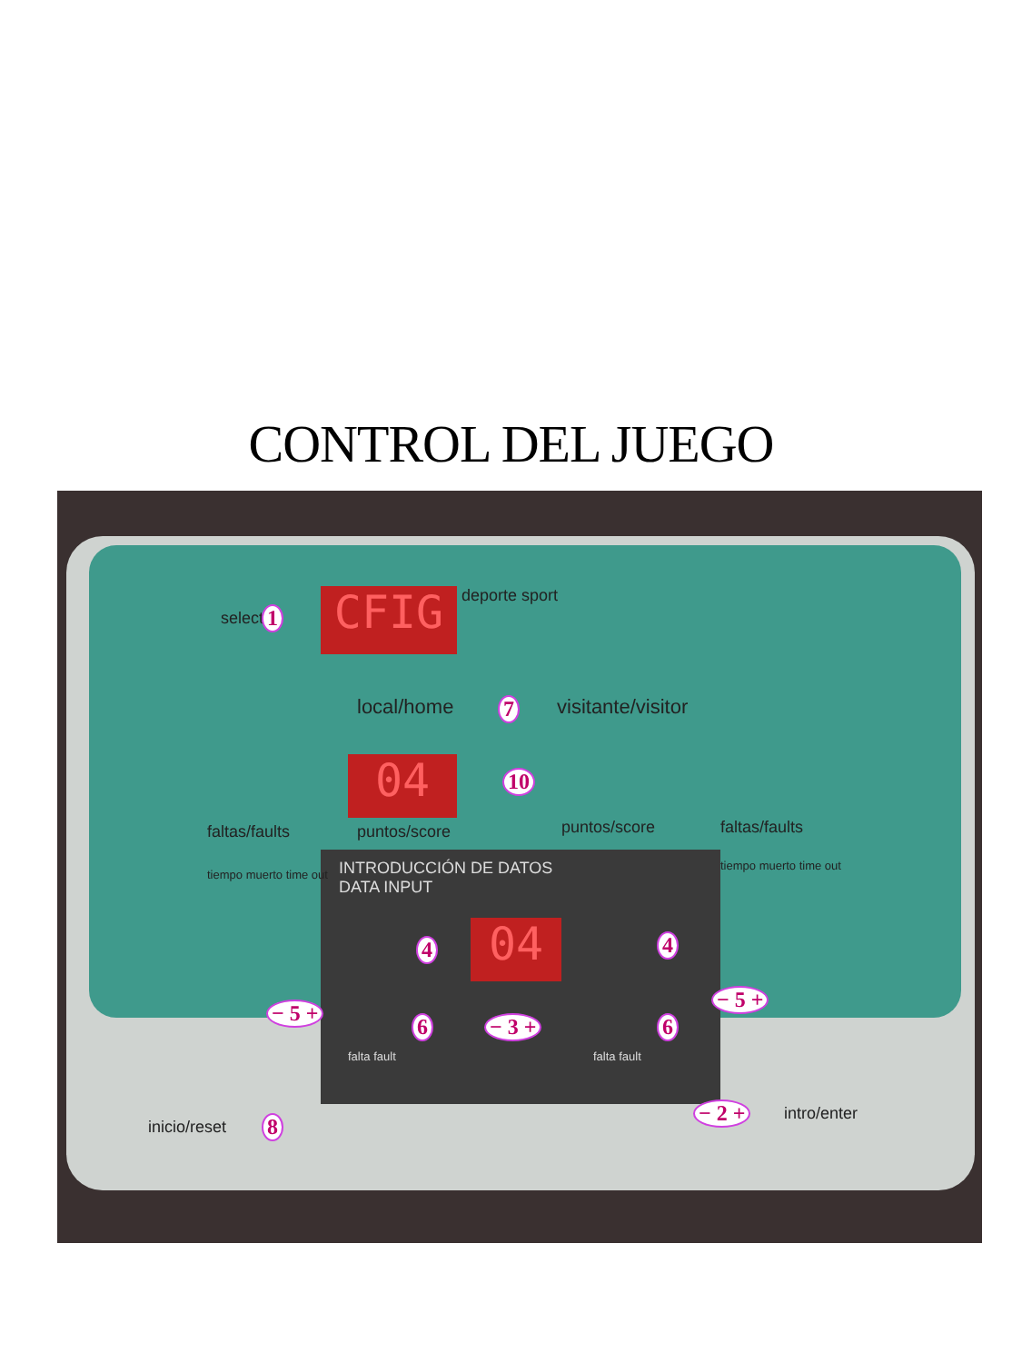CONTROL DEL JUEGO
select 1 CFIG deporte sport
local/home 7 visitante/visitor
04 10
faltas/faults puntos/score puntos/score faltas/faults
tiempo muerto time out
INTRODUCCIÓN DE DATOS
DATA INPUT
tiempo muerto time out
4 04 4
− 5 +
6 − 3 + 6
− 5 +
falta fault falta fault
inicio/reset 8
− 2 + intro/enter